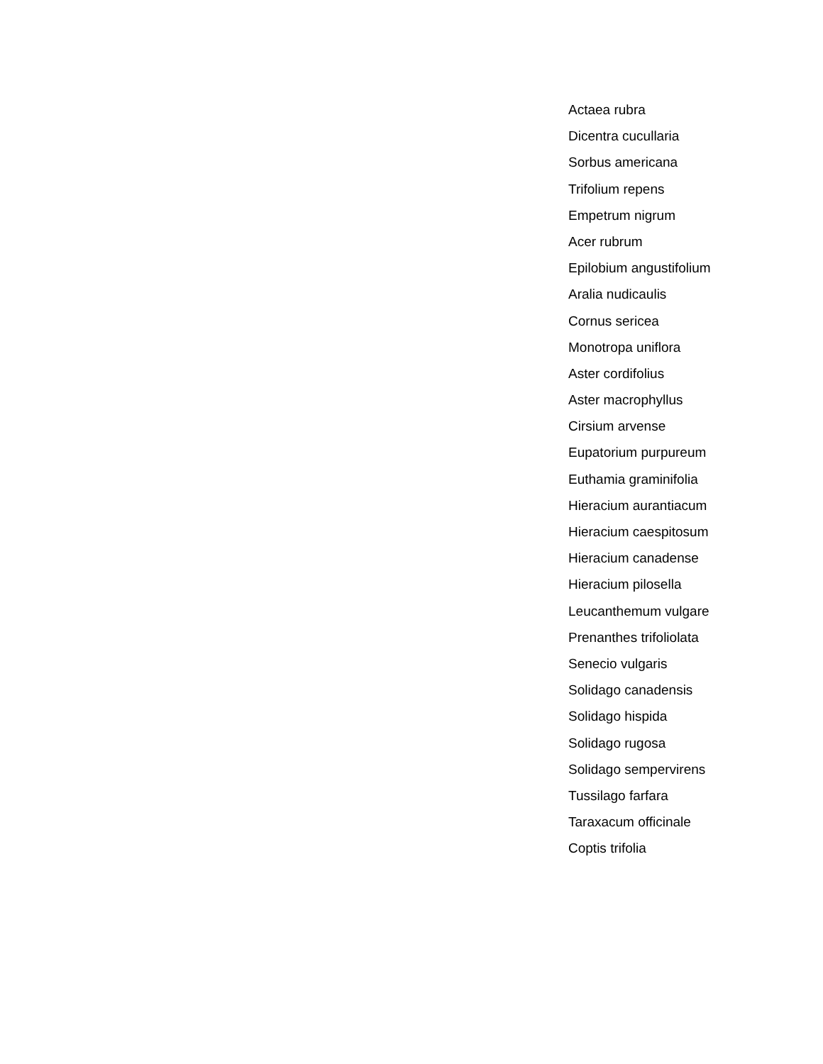Actaea rubra
Dicentra cucullaria
Sorbus americana
Trifolium repens
Empetrum nigrum
Acer rubrum
Epilobium angustifolium
Aralia nudicaulis
Cornus sericea
Monotropa uniflora
Aster cordifolius
Aster macrophyllus
Cirsium arvense
Eupatorium purpureum
Euthamia graminifolia
Hieracium aurantiacum
Hieracium caespitosum
Hieracium canadense
Hieracium pilosella
Leucanthemum vulgare
Prenanthes trifoliolata
Senecio vulgaris
Solidago canadensis
Solidago hispida
Solidago rugosa
Solidago sempervirens
Tussilago farfara
Taraxacum officinale
Coptis trifolia